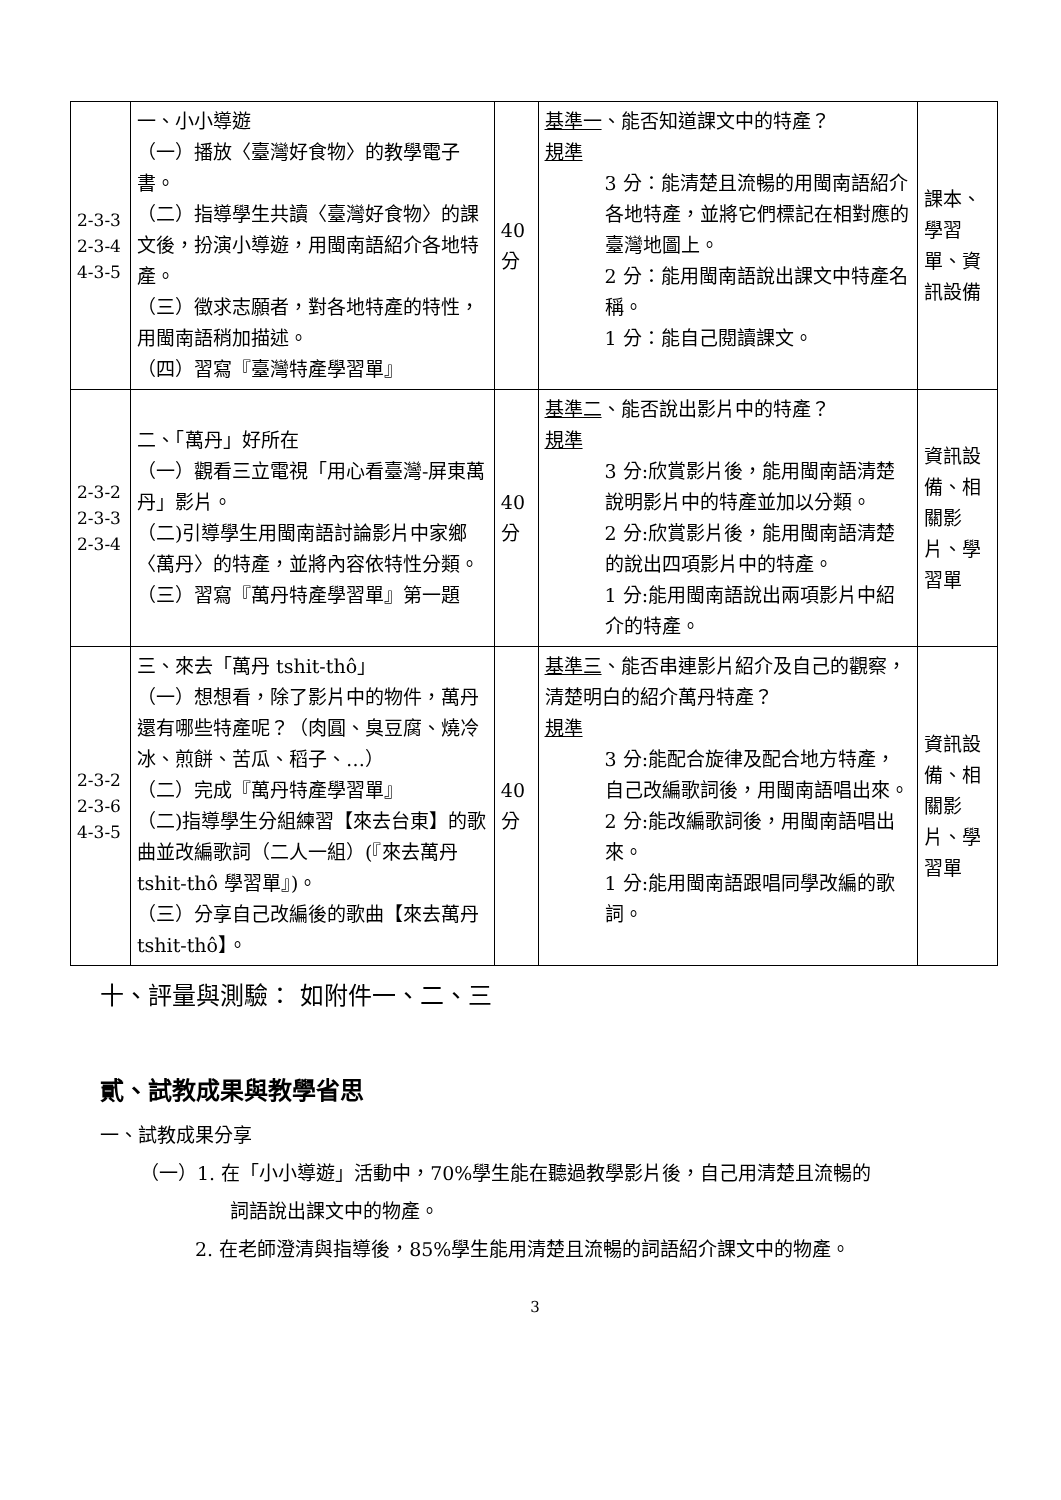| 2-3-3 2-3-4 4-3-5 | 一、小小導遊 （一）播放〈臺灣好食物〉的教學電子書。 （二）指導學生共讀〈臺灣好食物〉的課文後，扮演小導遊，用閩南語紹介各地特產。 （三）徵求志願者，對各地特產的特性，用閩南語稍加描述。 （四）習寫『臺灣特產學習單』 | 40 分 | 基準一 、能否知道課文中的特產？ 規準 3 分：能清楚且流暢的用閩南語紹介各地特產，並將它們標記在相對應的臺灣地圖上。 2 分：能用閩南語說出課文中特產名稱。 1 分：能自己閱讀課文。 | 課本、學習單、資訊設備 |
| 2-3-2 2-3-3 2-3-4 | 二、「萬丹」好所在 （一）觀看三立電視「用心看臺灣-屏東萬丹」影片。 （二)引導學生用閩南語討論影片中家鄉〈萬丹〉的特產，並將內容依特性分類。 （三）習寫『萬丹特產學習單』第一題 | 40 分 | 基準二 、能否說出影片中的特產？ 規準 3 分:欣賞影片後，能用閩南語清楚說明影片中的特產並加以分類。 2 分:欣賞影片後，能用閩南語清楚的說出四項影片中的特產。 1 分:能用閩南語說出兩項影片中紹介的特產。 | 資訊設備、相關影片、學習單 |
| 2-3-2 2-3-6 4-3-5 | 三、來去「萬丹 tshit-thô」 （一）想想看，除了影片中的物件，萬丹還有哪些特產呢？（肉圓、臭豆腐、燒冷冰、煎餅、苦瓜、稻子、…） （二）完成『萬丹特產學習單』 （二)指導學生分組練習【來去台東】的歌曲並改編歌詞（二人一組）(『來去萬丹 tshit-thô 學習單』)。 （三）分享自己改編後的歌曲【來去萬丹 tshit-thô】。 | 40 分 | 基準三 、能否串連影片紹介及自己的觀察，清楚明白的紹介萬丹特產？ 規準 3 分:能配合旋律及配合地方特產，自己改編歌詞後，用閩南語唱出來。 2 分:能改編歌詞後，用閩南語唱出來。 1 分:能用閩南語跟唱同學改編的歌詞。 | 資訊設備、相關影片、學習單 |
十、評量與測驗： 如附件一、二、三
貳、試教成果與教學省思
一、試教成果分享
（一）1. 在「小小導遊」活動中，70%學生能在聽過教學影片後，自己用清楚且流暢的
詞語說出課文中的物產。
2. 在老師澄清與指導後，85%學生能用清楚且流暢的詞語紹介課文中的物產。
3